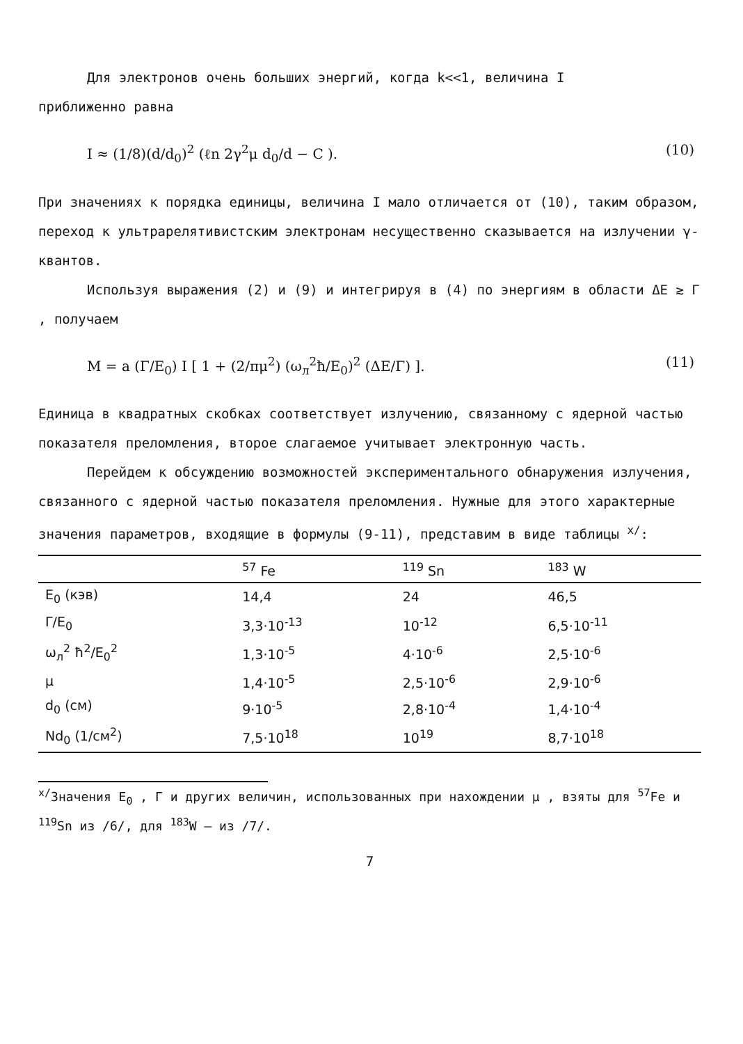Для электронов очень больших энергий, когда k<<1, величина I
приближенно равна
I ≈ (1/8)(d/d<sub>0</sub>)<sup>2</sup> (ℓn 2γ<sup>2</sup>μ d<sub>0</sub>/d − C ). (10)
При значениях κ порядка единицы, величина I мало отличается от (10), таким образом, переход к ультрарелятивистским электронам несущественно сказывается на излучении γ-квантов.
Используя выражения (2) и (9) и интегрируя в (4) по энергиям в области ΔE ≳ Γ , получаем
M = a (Γ/E<sub>0</sub>) I [ 1 + (2/πμ<sup>2</sup>) (ω<sub>л</sub><sup>2</sup>ħ/E<sub>0</sub>)<sup>2</sup> (ΔE/Γ) ]. (11)
Единица в квадратных скобках соответствует излучению, связанному с ядерной частью показателя преломления, второе слагаемое учитывает электронную часть.
Перейдем к обсуждению возможностей экспериментального обнаружения излучения, связанного с ядерной частью показателя преломления. Нужные для этого характерные значения параметров, входящие в формулы (9-11), представим в виде таблицы <sup>x/</sup>:
| | <sup>57</sup> Fe | <sup>119</sup> Sn | <sup>183</sup> W |
| --- | --- | --- | --- |
| E<sub>0</sub> (кэв) | 14,4 | 24 | 46,5 |
| Γ/E<sub>0</sub> | 3,3·10<sup>-13</sup> | 10<sup>-12</sup> | 6,5·10<sup>-11</sup> |
| ω<sub>л</sub><sup>2</sup> ħ<sup>2</sup>/E<sub>0</sub><sup>2</sup> | 1,3·10<sup>-5</sup> | 4·10<sup>-6</sup> | 2,5·10<sup>-6</sup> |
| μ | 1,4·10<sup>-5</sup> | 2,5·10<sup>-6</sup> | 2,9·10<sup>-6</sup> |
| d<sub>0</sub> (см) | 9·10<sup>-5</sup> | 2,8·10<sup>-4</sup> | 1,4·10<sup>-4</sup> |
| Nd<sub>0</sub> (1/см<sup>2</sup>) | 7,5·10<sup>18</sup> | 10<sup>19</sup> | 8,7·10<sup>18</sup> |
<sup>x/</sup>Значения E<sub>0</sub> , Γ и других величин, использованных при нахождении μ , взяты для <sup>57</sup>Fe и <sup>119</sup>Sn из /6/, для <sup>183</sup>W – из /7/.
7